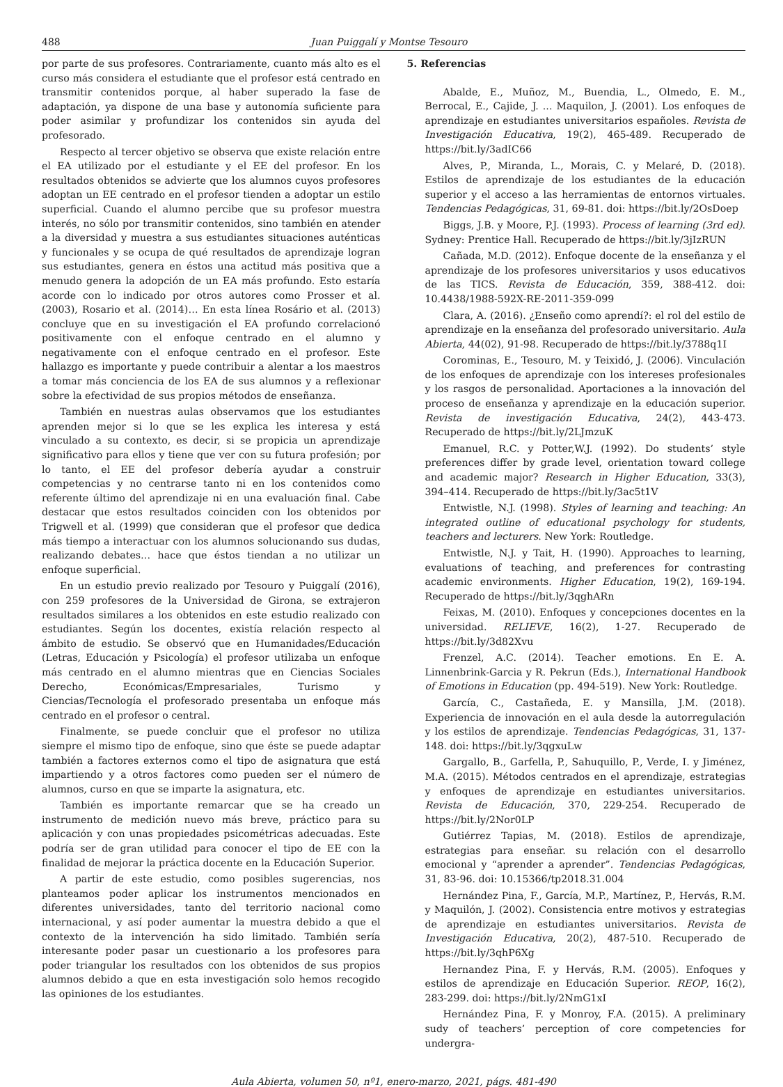488 Juan Puiggalí y Montse Tesouro
por parte de sus profesores. Contrariamente, cuanto más alto es el curso más considera el estudiante que el profesor está centrado en transmitir contenidos porque, al haber superado la fase de adaptación, ya dispone de una base y autonomía suficiente para poder asimilar y profundizar los contenidos sin ayuda del profesorado.
Respecto al tercer objetivo se observa que existe relación entre el EA utilizado por el estudiante y el EE del profesor. En los resultados obtenidos se advierte que los alumnos cuyos profesores adoptan un EE centrado en el profesor tienden a adoptar un estilo superficial. Cuando el alumno percibe que su profesor muestra interés, no sólo por transmitir contenidos, sino también en atender a la diversidad y muestra a sus estudiantes situaciones auténticas y funcionales y se ocupa de qué resultados de aprendizaje logran sus estudiantes, genera en éstos una actitud más positiva que a menudo genera la adopción de un EA más profundo. Esto estaría acorde con lo indicado por otros autores como Prosser et al. (2003), Rosario et al. (2014)… En esta línea Rosário et al. (2013) concluye que en su investigación el EA profundo correlacionó positivamente con el enfoque centrado en el alumno y negativamente con el enfoque centrado en el profesor. Este hallazgo es importante y puede contribuir a alentar a los maestros a tomar más conciencia de los EA de sus alumnos y a reflexionar sobre la efectividad de sus propios métodos de enseñanza.
También en nuestras aulas observamos que los estudiantes aprenden mejor si lo que se les explica les interesa y está vinculado a su contexto, es decir, si se propicia un aprendizaje significativo para ellos y tiene que ver con su futura profesión; por lo tanto, el EE del profesor debería ayudar a construir competencias y no centrarse tanto ni en los contenidos como referente último del aprendizaje ni en una evaluación final. Cabe destacar que estos resultados coinciden con los obtenidos por Trigwell et al. (1999) que consideran que el profesor que dedica más tiempo a interactuar con los alumnos solucionando sus dudas, realizando debates… hace que éstos tiendan a no utilizar un enfoque superficial.
En un estudio previo realizado por Tesouro y Puiggalí (2016), con 259 profesores de la Universidad de Girona, se extrajeron resultados similares a los obtenidos en este estudio realizado con estudiantes. Según los docentes, existía relación respecto al ámbito de estudio. Se observó que en Humanidades/Educación (Letras, Educación y Psicología) el profesor utilizaba un enfoque más centrado en el alumno mientras que en Ciencias Sociales Derecho, Económicas/Empresariales, Turismo y Ciencias/Tecnología el profesorado presentaba un enfoque más centrado en el profesor o central.
Finalmente, se puede concluir que el profesor no utiliza siempre el mismo tipo de enfoque, sino que éste se puede adaptar también a factores externos como el tipo de asignatura que está impartiendo y a otros factores como pueden ser el número de alumnos, curso en que se imparte la asignatura, etc.
También es importante remarcar que se ha creado un instrumento de medición nuevo más breve, práctico para su aplicación y con unas propiedades psicométricas adecuadas. Este podría ser de gran utilidad para conocer el tipo de EE con la finalidad de mejorar la práctica docente en la Educación Superior.
A partir de este estudio, como posibles sugerencias, nos planteamos poder aplicar los instrumentos mencionados en diferentes universidades, tanto del territorio nacional como internacional, y así poder aumentar la muestra debido a que el contexto de la intervención ha sido limitado. También sería interesante poder pasar un cuestionario a los profesores para poder triangular los resultados con los obtenidos de sus propios alumnos debido a que en esta investigación solo hemos recogido las opiniones de los estudiantes.
5. Referencias
Abalde, E., Muñoz, M., Buendia, L., Olmedo, E. M., Berrocal, E., Cajide, J. ... Maquilon, J. (2001). Los enfoques de aprendizaje en estudiantes universitarios españoles. Revista de Investigación Educativa, 19(2), 465-489. Recuperado de https://bit.ly/3adIC66
Alves, P., Miranda, L., Morais, C. y Melaré, D. (2018). Estilos de aprendizaje de los estudiantes de la educación superior y el acceso a las herramientas de entornos virtuales. Tendencias Pedagógicas, 31, 69-81. doi: https://bit.ly/2OsDoep
Biggs, J.B. y Moore, P.J. (1993). Process of learning (3rd ed). Sydney: Prentice Hall. Recuperado de https://bit.ly/3jIzRUN
Cañada, M.D. (2012). Enfoque docente de la enseñanza y el aprendizaje de los profesores universitarios y usos educativos de las TICS. Revista de Educación, 359, 388-412. doi: 10.4438/1988-592X-RE-2011-359-099
Clara, A. (2016). ¿Enseño como aprendí?: el rol del estilo de aprendizaje en la enseñanza del profesorado universitario. Aula Abierta, 44(02), 91-98. Recuperado de https://bit.ly/3788q1I
Corominas, E., Tesouro, M. y Teixidó, J. (2006). Vinculación de los enfoques de aprendizaje con los intereses profesionales y los rasgos de personalidad. Aportaciones a la innovación del proceso de enseñanza y aprendizaje en la educación superior. Revista de investigación Educativa, 24(2), 443-473. Recuperado de https://bit.ly/2LJmzuK
Emanuel, R.C. y Potter,W.J. (1992). Do students’ style preferences differ by grade level, orientation toward college and academic major? Research in Higher Education, 33(3), 394–414. Recuperado de https://bit.ly/3ac5t1V
Entwistle, N.J. (1998). Styles of learning and teaching: An integrated outline of educational psychology for students, teachers and lecturers. New York: Routledge.
Entwistle, N.J. y Tait, H. (1990). Approaches to learning, evaluations of teaching, and preferences for contrasting academic environments. Higher Education, 19(2), 169-194. Recuperado de https://bit.ly/3qghARn
Feixas, M. (2010). Enfoques y concepciones docentes en la universidad. RELIEVE, 16(2), 1-27. Recuperado de https://bit.ly/3d82Xvu
Frenzel, A.C. (2014). Teacher emotions. En E. A. Linnenbrink-Garcia y R. Pekrun (Eds.), International Handbook of Emotions in Education (pp. 494-519). New York: Routledge.
García, C., Castañeda, E. y Mansilla, J.M. (2018). Experiencia de innovación en el aula desde la autorregulación y los estilos de aprendizaje. Tendencias Pedagógicas, 31, 137-148. doi: https://bit.ly/3qgxuLw
Gargallo, B., Garfella, P., Sahuquillo, P., Verde, I. y Jiménez, M.A. (2015). Métodos centrados en el aprendizaje, estrategias y enfoques de aprendizaje en estudiantes universitarios. Revista de Educación, 370, 229-254. Recuperado de https://bit.ly/2Nor0LP
Gutiérrez Tapias, M. (2018). Estilos de aprendizaje, estrategias para enseñar. su relación con el desarrollo emocional y “aprender a aprender”. Tendencias Pedagógicas, 31, 83-96. doi: 10.15366/tp2018.31.004
Hernández Pina, F., García, M.P., Martínez, P., Hervás, R.M. y Maquilón, J. (2002). Consistencia entre motivos y estrategias de aprendizaje en estudiantes universitarios. Revista de Investigación Educativa, 20(2), 487-510. Recuperado de https://bit.ly/3qhP6Xg
Hernandez Pina, F. y Hervás, R.M. (2005). Enfoques y estilos de aprendizaje en Educación Superior. REOP, 16(2), 283-299. doi: https://bit.ly/2NmG1xI
Hernández Pina, F. y Monroy, F.A. (2015). A preliminary sudy of teachers’ perception of core competencies for undergra-
Aula Abierta, volumen 50, nº1, enero-marzo, 2021, págs. 481-490